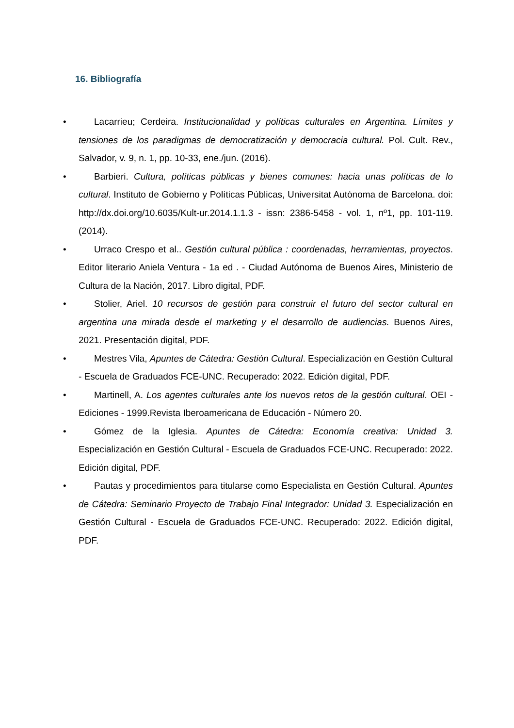16. Bibliografía
• Lacarrieu; Cerdeira. Institucionalidad y políticas culturales en Argentina. Límites y tensiones de los paradigmas de democratización y democracia cultural. Pol. Cult. Rev., Salvador, v. 9, n. 1, pp. 10-33, ene./jun. (2016).
• Barbieri. Cultura, políticas públicas y bienes comunes: hacia unas políticas de lo cultural. Instituto de Gobierno y Políticas Públicas, Universitat Autònoma de Barcelona. doi: http://dx.doi.org/10.6035/Kult-ur.2014.1.1.3 - issn: 2386-5458 - vol. 1, nº1, pp. 101-119. (2014).
• Urraco Crespo et al.. Gestión cultural pública : coordenadas, herramientas, proyectos. Editor literario Aniela Ventura - 1a ed . - Ciudad Autónoma de Buenos Aires, Ministerio de Cultura de la Nación, 2017. Libro digital, PDF.
• Stolier, Ariel. 10 recursos de gestión para construir el futuro del sector cultural en argentina una mirada desde el marketing y el desarrollo de audiencias. Buenos Aires, 2021. Presentación digital, PDF.
• Mestres Vila, Apuntes de Cátedra: Gestión Cultural. Especialización en Gestión Cultural - Escuela de Graduados FCE-UNC. Recuperado: 2022. Edición digital, PDF.
• Martinell, A. Los agentes culturales ante los nuevos retos de la gestión cultural. OEI - Ediciones - 1999.Revista Iberoamericana de Educación - Número 20.
• Gómez de la Iglesia. Apuntes de Cátedra: Economía creativa: Unidad 3. Especialización en Gestión Cultural - Escuela de Graduados FCE-UNC. Recuperado: 2022. Edición digital, PDF.
• Pautas y procedimientos para titularse como Especialista en Gestión Cultural. Apuntes de Cátedra: Seminario Proyecto de Trabajo Final Integrador: Unidad 3. Especialización en Gestión Cultural - Escuela de Graduados FCE-UNC. Recuperado: 2022. Edición digital, PDF.